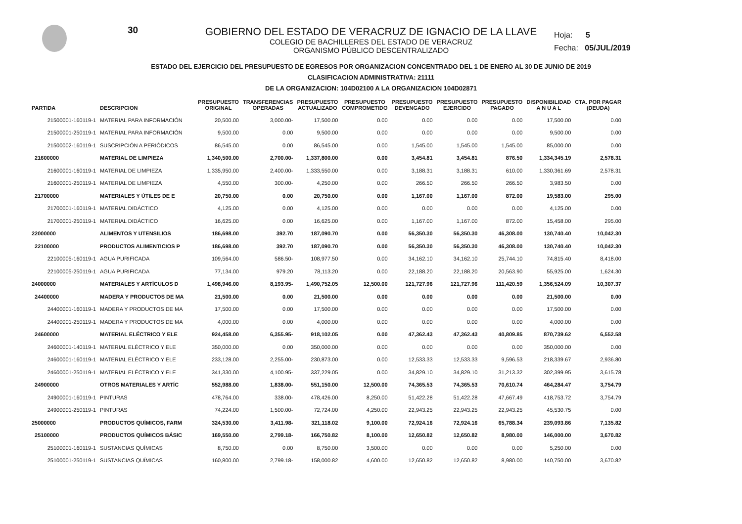30
Hoja: 5
Fecha: 05/JUL/2019
GOBIERNO DEL ESTADO DE VERACRUZ DE IGNACIO DE LA LLAVE
COLEGIO DE BACHILLERES DEL ESTADO DE VERACRUZ
ORGANISMO PÚBLICO DESCENTRALIZADO
ESTADO DEL EJERCICIO DEL PRESUPUESTO DE EGRESOS POR ORGANIZACION CONCENTRADO DEL 1 DE ENERO AL 30 DE JUNIO DE 2019
CLASIFICACION ADMINISTRATIVA: 21111
DE LA ORGANIZACION: 104D02100 A LA ORGANIZACION 104D02871
| PARTIDA | DESCRIPCION | PRESUPUESTO ORIGINAL | TRANSFERENCIAS OPERADAS | PRESUPUESTO ACTUALIZADO | PRESUPUESTO COMPROMETIDO | PRESUPUESTO DEVENGADO | PRESUPUESTO EJERCIDO | PRESUPUESTO PAGADO | DISPONIBILIDAD A N U A L | CTA. POR PAGAR (DEUDA) |
| --- | --- | --- | --- | --- | --- | --- | --- | --- | --- | --- |
| 21500001-160119-1 | MATERIAL PARA INFORMACIÓN | 20,500.00 | 3,000.00- | 17,500.00 | 0.00 | 0.00 | 0.00 | 0.00 | 17,500.00 | 0.00 |
| 21500001-250119-1 | MATERIAL PARA INFORMACIÓN | 9,500.00 | 0.00 | 9,500.00 | 0.00 | 0.00 | 0.00 | 0.00 | 9,500.00 | 0.00 |
| 21500002-160119-1 | SUSCRIPCIÓN A PERIÓDICOS | 86,545.00 | 0.00 | 86,545.00 | 0.00 | 1,545.00 | 1,545.00 | 1,545.00 | 85,000.00 | 0.00 |
| 21600000 | MATERIAL DE LIMPIEZA | 1,340,500.00 | 2,700.00- | 1,337,800.00 | 0.00 | 3,454.81 | 3,454.81 | 876.50 | 1,334,345.19 | 2,578.31 |
| 21600001-160119-1 | MATERIAL DE LIMPIEZA | 1,335,950.00 | 2,400.00- | 1,333,550.00 | 0.00 | 3,188.31 | 3,188.31 | 610.00 | 1,330,361.69 | 2,578.31 |
| 21600001-250119-1 | MATERIAL DE LIMPIEZA | 4,550.00 | 300.00- | 4,250.00 | 0.00 | 266.50 | 266.50 | 266.50 | 3,983.50 | 0.00 |
| 21700000 | MATERIALES Y ÚTILES DE E | 20,750.00 | 0.00 | 20,750.00 | 0.00 | 1,167.00 | 1,167.00 | 872.00 | 19,583.00 | 295.00 |
| 21700001-160119-1 | MATERIAL DIDÁCTICO | 4,125.00 | 0.00 | 4,125.00 | 0.00 | 0.00 | 0.00 | 0.00 | 4,125.00 | 0.00 |
| 21700001-250119-1 | MATERIAL DIDÁCTICO | 16,625.00 | 0.00 | 16,625.00 | 0.00 | 1,167.00 | 1,167.00 | 872.00 | 15,458.00 | 295.00 |
| 22000000 | ALIMENTOS Y UTENSILIOS | 186,698.00 | 392.70 | 187,090.70 | 0.00 | 56,350.30 | 56,350.30 | 46,308.00 | 130,740.40 | 10,042.30 |
| 22100000 | PRODUCTOS ALIMENTICIOS P | 186,698.00 | 392.70 | 187,090.70 | 0.00 | 56,350.30 | 56,350.30 | 46,308.00 | 130,740.40 | 10,042.30 |
| 22100005-160119-1 | AGUA PURIFICADA | 109,564.00 | 586.50- | 108,977.50 | 0.00 | 34,162.10 | 34,162.10 | 25,744.10 | 74,815.40 | 8,418.00 |
| 22100005-250119-1 | AGUA PURIFICADA | 77,134.00 | 979.20 | 78,113.20 | 0.00 | 22,188.20 | 22,188.20 | 20,563.90 | 55,925.00 | 1,624.30 |
| 24000000 | MATERIALES Y ARTÍCULOS D | 1,498,946.00 | 8,193.95- | 1,490,752.05 | 12,500.00 | 121,727.96 | 121,727.96 | 111,420.59 | 1,356,524.09 | 10,307.37 |
| 24400000 | MADERA Y PRODUCTOS DE MA | 21,500.00 | 0.00 | 21,500.00 | 0.00 | 0.00 | 0.00 | 0.00 | 21,500.00 | 0.00 |
| 24400001-160119-1 | MADERA Y PRODUCTOS DE MA | 17,500.00 | 0.00 | 17,500.00 | 0.00 | 0.00 | 0.00 | 0.00 | 17,500.00 | 0.00 |
| 24400001-250119-1 | MADERA Y PRODUCTOS DE MA | 4,000.00 | 0.00 | 4,000.00 | 0.00 | 0.00 | 0.00 | 0.00 | 4,000.00 | 0.00 |
| 24600000 | MATERIAL ELÉCTRICO Y ELE | 924,458.00 | 6,355.95- | 918,102.05 | 0.00 | 47,362.43 | 47,362.43 | 40,809.85 | 870,739.62 | 6,552.58 |
| 24600001-140119-1 | MATERIAL ELÉCTRICO Y ELE | 350,000.00 | 0.00 | 350,000.00 | 0.00 | 0.00 | 0.00 | 0.00 | 350,000.00 | 0.00 |
| 24600001-160119-1 | MATERIAL ELÉCTRICO Y ELE | 233,128.00 | 2,255.00- | 230,873.00 | 0.00 | 12,533.33 | 12,533.33 | 9,596.53 | 218,339.67 | 2,936.80 |
| 24600001-250119-1 | MATERIAL ELÉCTRICO Y ELE | 341,330.00 | 4,100.95- | 337,229.05 | 0.00 | 34,829.10 | 34,829.10 | 31,213.32 | 302,399.95 | 3,615.78 |
| 24900000 | OTROS MATERIALES Y ARTÍC | 552,988.00 | 1,838.00- | 551,150.00 | 12,500.00 | 74,365.53 | 74,365.53 | 70,610.74 | 464,284.47 | 3,754.79 |
| 24900001-160119-1 | PINTURAS | 478,764.00 | 338.00- | 478,426.00 | 8,250.00 | 51,422.28 | 51,422.28 | 47,667.49 | 418,753.72 | 3,754.79 |
| 24900001-250119-1 | PINTURAS | 74,224.00 | 1,500.00- | 72,724.00 | 4,250.00 | 22,943.25 | 22,943.25 | 22,943.25 | 45,530.75 | 0.00 |
| 25000000 | PRODUCTOS QUÍMICOS, FARM | 324,530.00 | 3,411.98- | 321,118.02 | 9,100.00 | 72,924.16 | 72,924.16 | 65,788.34 | 239,093.86 | 7,135.82 |
| 25100000 | PRODUCTOS QUÍMICOS BÁSIC | 169,550.00 | 2,799.18- | 166,750.82 | 8,100.00 | 12,650.82 | 12,650.82 | 8,980.00 | 146,000.00 | 3,670.82 |
| 25100001-160119-1 | SUSTANCIAS QUÍMICAS | 8,750.00 | 0.00 | 8,750.00 | 3,500.00 | 0.00 | 0.00 | 0.00 | 5,250.00 | 0.00 |
| 25100001-250119-1 | SUSTANCIAS QUÍMICAS | 160,800.00 | 2,799.18- | 158,000.82 | 4,600.00 | 12,650.82 | 12,650.82 | 8,980.00 | 140,750.00 | 3,670.82 |